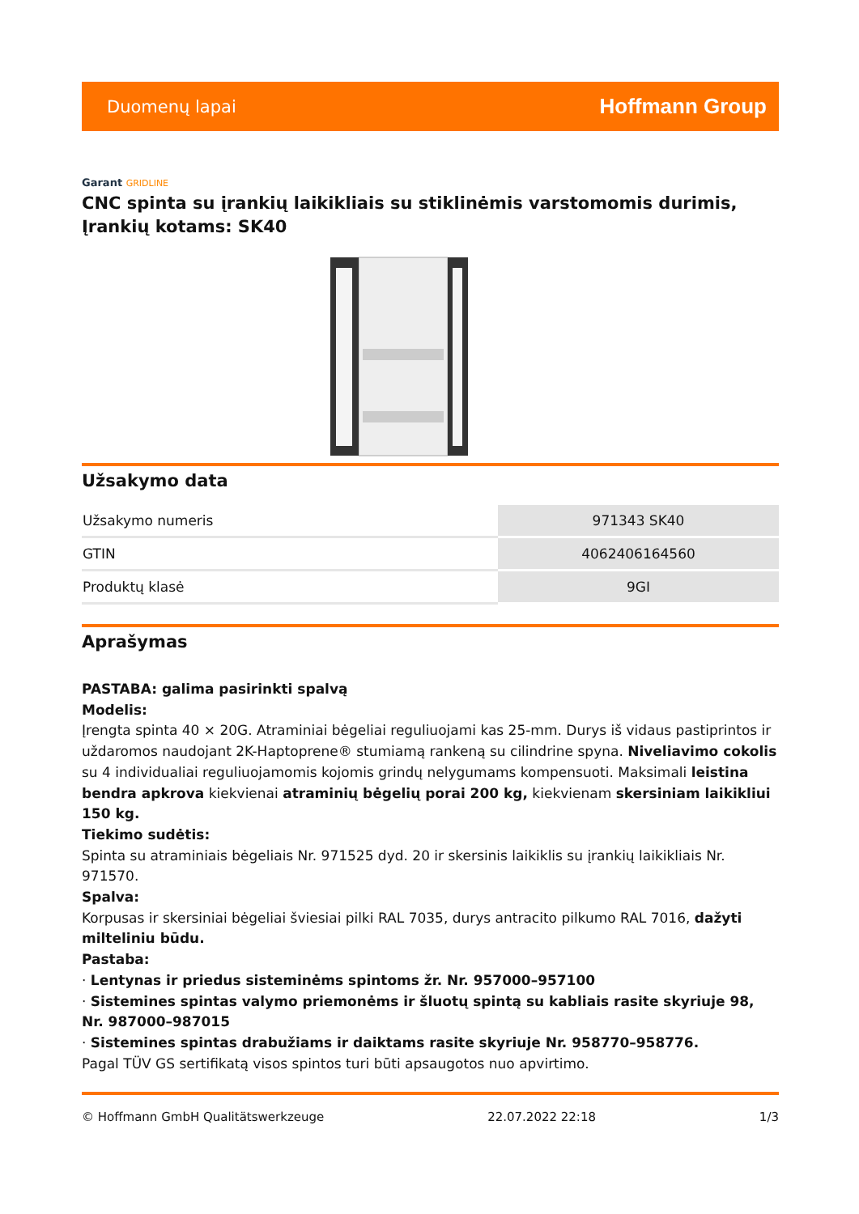Duomenų lapai
Hoffmann Group
Garant GRIDLINE
CNC spinta su įrankių laikikliais su stiklinėmis varstomomis durimis, Įrankių kotams: SK40
Užsakymo data
| Užsakymo numeris | 971343 SK40 |
| GTIN | 4062406164560 |
| Produktų klasė | 9GI |
Aprašymas
PASTABA: galima pasirinkti spalvą
Modelis:
Įrengta spinta 40 × 20G. Atraminiai bėgeliai reguliuojami kas 25-mm. Durys iš vidaus pastiprintos ir uždaromos naudojant 2K-Haptoprene® stumiamą rankeną su cilindrine spyna. Niveliavimo cokolis su 4 individualiai reguliuojamomis kojomis grindų nelygumams kompensuoti. Maksimali leistina bendra apkrova kiekvienai atraminių bėgelių porai 200 kg, kiekvienam skersiniam laikikliui 150 kg.
Tiekimo sudėtis:
Spinta su atraminiais bėgeliais Nr. 971525 dyd. 20 ir skersinis laikiklis su įrankių laikikliais Nr. 971570.
Spalva:
Korpusas ir skersiniai bėgeliai šviesiai pilki RAL 7035, durys antracito pilkumo RAL 7016, dažyti milteliniu būdu.
Pastaba:
· Lentynas ir priedus sisteminėms spintoms žr. Nr. 957000–957100
· Sistemines spintas valymo priemonėms ir šluotų spintą su kabliais rasite skyriuje 98, Nr. 987000–987015
· Sistemines spintas drabužiams ir daiktams rasite skyriuje Nr. 958770–958776.
Pagal TÜV GS sertifikatą visos spintos turi būti apsaugotos nuo apvirtimo.
© Hoffmann GmbH Qualitätswerkzeuge 22.07.2022 22:18 1/3